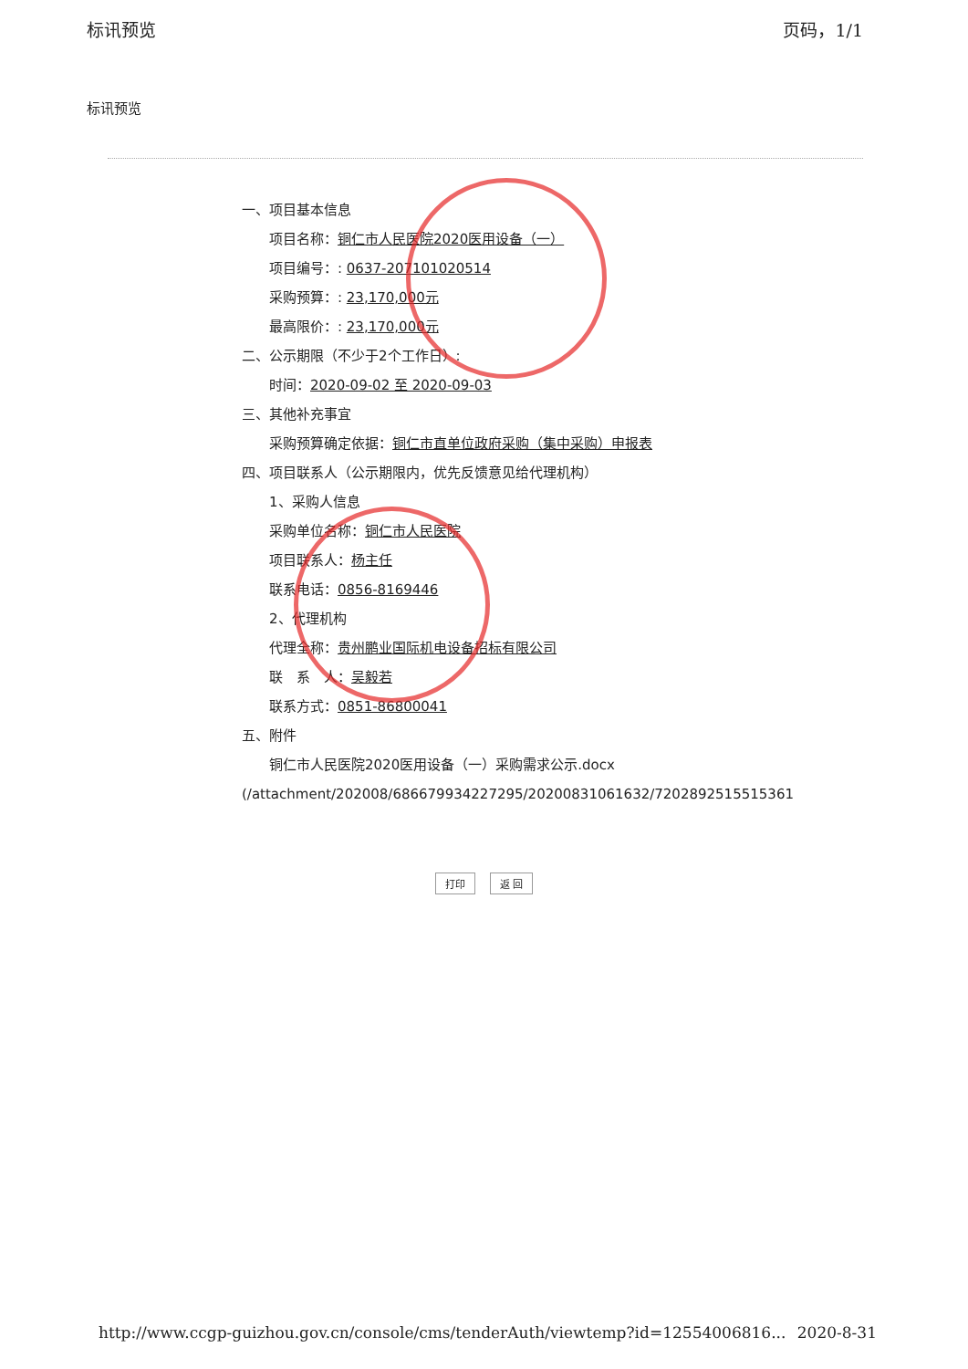标讯预览 页码，1/1
标讯预览
一、项目基本信息
项目名称：铜仁市人民医院2020医用设备（一）
项目编号：: 0637-207101020514
采购预算：: 23,170,000元
最高限价：: 23,170,000元
二、公示期限（不少于2个工作日）:
时间：2020-09-02 至 2020-09-03
三、其他补充事宜
采购预算确定依据：铜仁市直单位政府采购（集中采购）申报表
四、项目联系人（公示期限内，优先反馈意见给代理机构）
1、采购人信息
采购单位名称：铜仁市人民医院
项目联系人：杨主任
联系电话：0856-8169446
2、代理机构
代理全称：贵州鹏业国际机电设备招标有限公司
联　系　人：吴毅若
联系方式：0851-86800041
五、附件
铜仁市人民医院2020医用设备（一）采购需求公示.docx
(/attachment/202008/686679934227295/20200831061632/7202892515515361
打印 返 回
http://www.ccgp-guizhou.gov.cn/console/cms/tenderAuth/viewtemp?id=12554006816... 2020-8-31